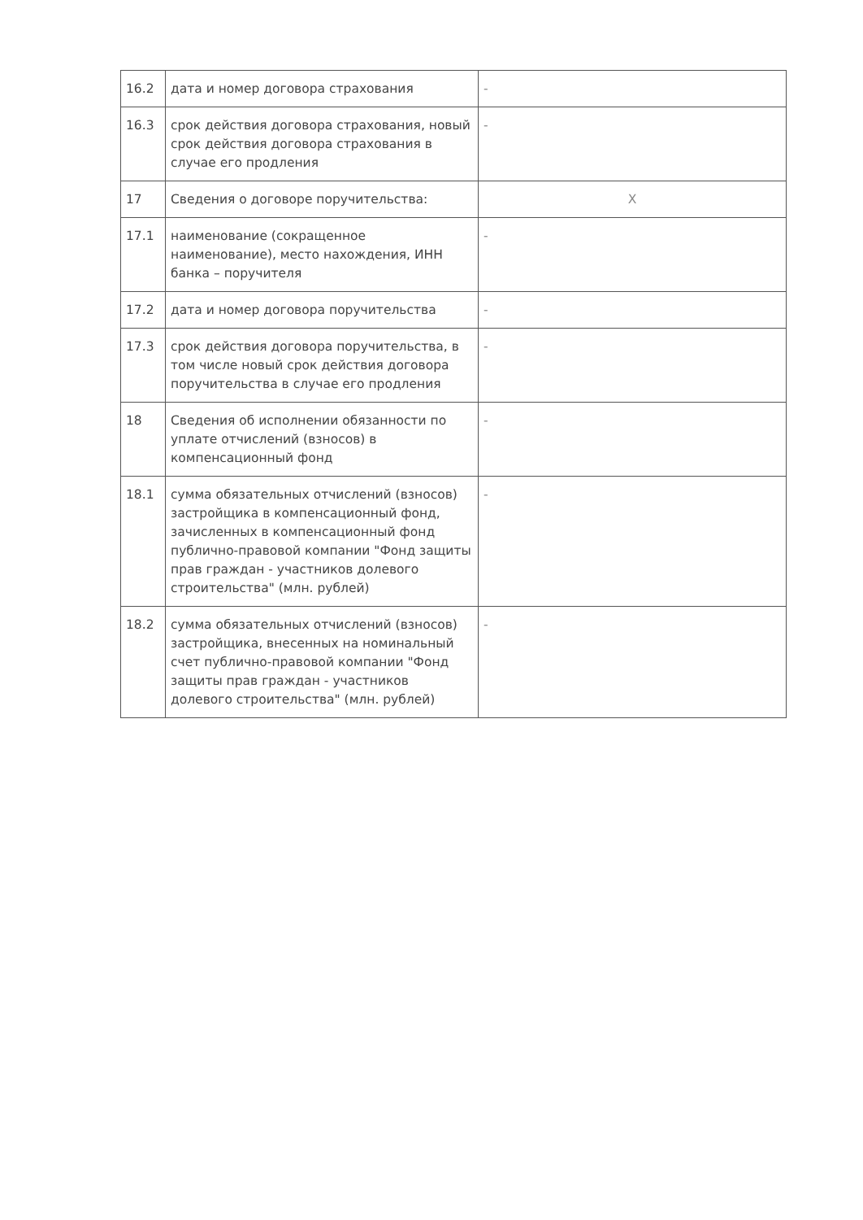| 16.2 | дата и номер договора страхования | - |
| 16.3 | срок действия договора страхования, новый срок действия договора страхования в случае его продления | - |
| 17 | Сведения о договоре поручительства: | X |
| 17.1 | наименование (сокращенное наименование), место нахождения, ИНН банка – поручителя | - |
| 17.2 | дата и номер договора поручительства | - |
| 17.3 | срок действия договора поручительства, в том числе новый срок действия договора поручительства в случае его продления | - |
| 18 | Сведения об исполнении обязанности по уплате отчислений (взносов) в компенсационный фонд | - |
| 18.1 | сумма обязательных отчислений (взносов) застройщика в компенсационный фонд, зачисленных в компенсационный фонд публично-правовой компании "Фонд защиты прав граждан - участников долевого строительства" (млн. рублей) | - |
| 18.2 | сумма обязательных отчислений (взносов) застройщика, внесенных на номинальный счет публично-правовой компании "Фонд защиты прав граждан - участников долевого строительства" (млн. рублей) | - |